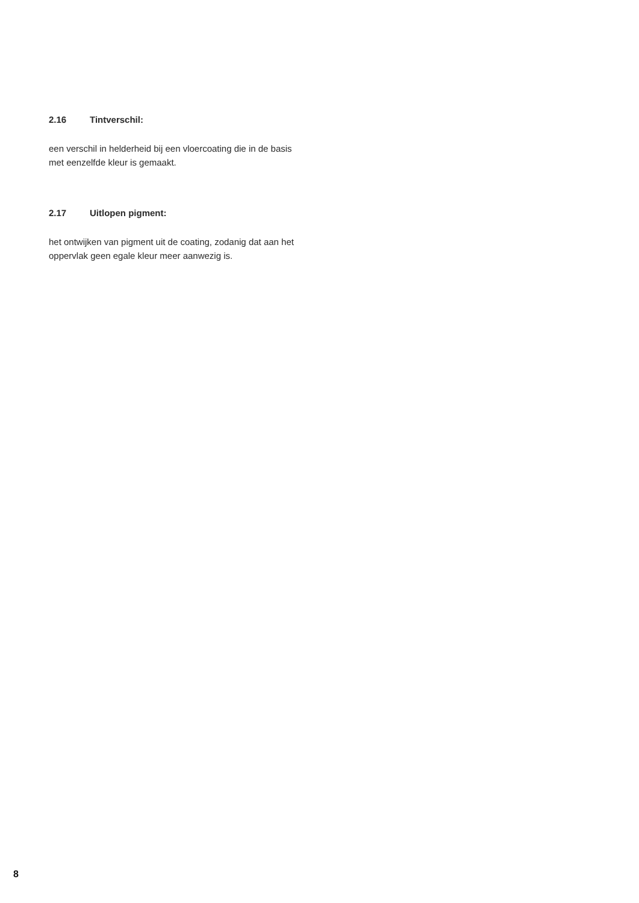2.16 Tintverschil:
een verschil in helderheid bij een vloercoating die in de basis met eenzelfde kleur is gemaakt.
2.17 Uitlopen pigment:
het ontwijken van pigment uit de coating, zodanig dat aan het oppervlak geen egale kleur meer aanwezig is.
8